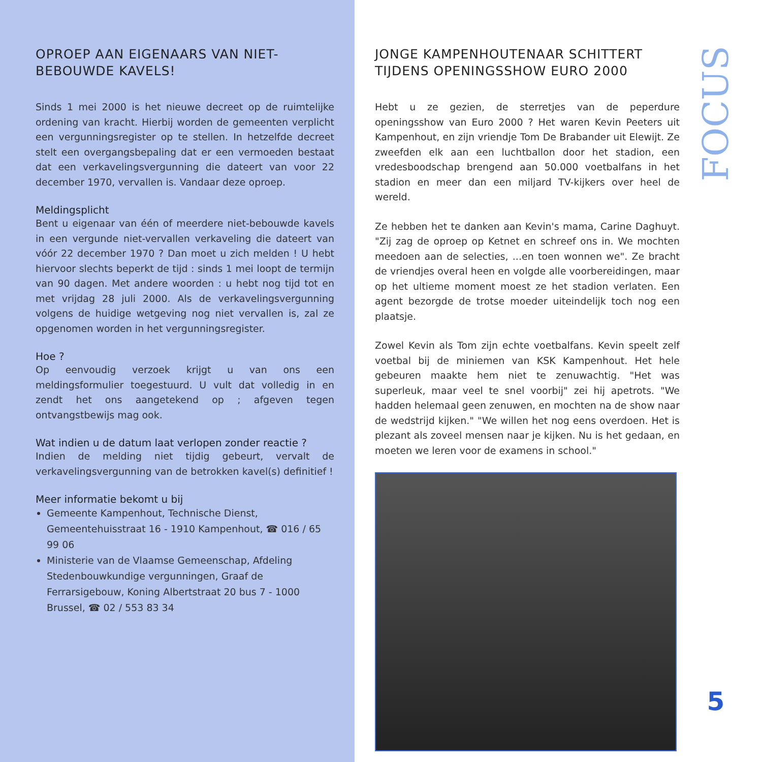OPROEP AAN EIGENAARS VAN NIET-BEBOUWDE KAVELS!
Sinds 1 mei 2000 is het nieuwe decreet op de ruimtelijke ordening van kracht. Hierbij worden de gemeenten verplicht een vergunningsregister op te stellen. In hetzelfde decreet stelt een overgangsbepaling dat er een vermoeden bestaat dat een verkavelingsvergunning die dateert van voor 22 december 1970, vervallen is. Vandaar deze oproep.
Meldingsplicht
Bent u eigenaar van één of meerdere niet-bebouwde kavels in een vergunde niet-vervallen verkaveling die dateert van vóór 22 december 1970 ? Dan moet u zich melden ! U hebt hiervoor slechts beperkt de tijd : sinds 1 mei loopt de termijn van 90 dagen. Met andere woorden : u hebt nog tijd tot en met vrijdag 28 juli 2000. Als de verkavelingsvergunning volgens de huidige wetgeving nog niet vervallen is, zal ze opgenomen worden in het vergunningsregister.
Hoe ?
Op eenvoudig verzoek krijgt u van ons een meldingsformulier toegestuurd. U vult dat volledig in en zendt het ons aangetekend op ; afgeven tegen ontvangstbewijs mag ook.
Wat indien u de datum laat verlopen zonder reactie ?
Indien de melding niet tijdig gebeurt, vervalt de verkavelingsvergunning van de betrokken kavel(s) definitief !
Meer informatie bekomt u bij
Gemeente Kampenhout, Technische Dienst, Gemeentehuisstraat 16 - 1910 Kampenhout, ☎ 016 / 65 99 06
Ministerie van de Vlaamse Gemeenschap, Afdeling Stedenbouwkundige vergunningen, Graaf de Ferrarsigebouw, Koning Albertstraat 20 bus 7 - 1000 Brussel, ☎ 02 / 553 83 34
JONGE KAMPENHOUTENAAR SCHITTERT TIJDENS OPENINGSSHOW EURO 2000
Hebt u ze gezien, de sterretjes van de peperdure openingsshow van Euro 2000 ? Het waren Kevin Peeters uit Kampenhout, en zijn vriendje Tom De Brabander uit Elewijt. Ze zweefden elk aan een luchtballon door het stadion, een vredesboodschap brengend aan 50.000 voetbalfans in het stadion en meer dan een miljard TV-kijkers over heel de wereld.
Ze hebben het te danken aan Kevin's mama, Carine Daghuyt. "Zij zag de oproep op Ketnet en schreef ons in. We mochten meedoen aan de selecties, ...en toen wonnen we". Ze bracht de vriendjes overal heen en volgde alle voorbereidingen, maar op het ultieme moment moest ze het stadion verlaten. Een agent bezorgde de trotse moeder uiteindelijk toch nog een plaatsje.
Zowel Kevin als Tom zijn echte voetbalfans. Kevin speelt zelf voetbal bij de miniemen van KSK Kampenhout. Het hele gebeuren maakte hem niet te zenuwachtig. "Het was superleuk, maar veel te snel voorbij" zei hij apetrots. "We hadden helemaal geen zenuwen, en mochten na de show naar de wedstrijd kijken." "We willen het nog eens overdoen. Het is plezant als zoveel mensen naar je kijken. Nu is het gedaan, en moeten we leren voor de examens in school."
FOCUS
5